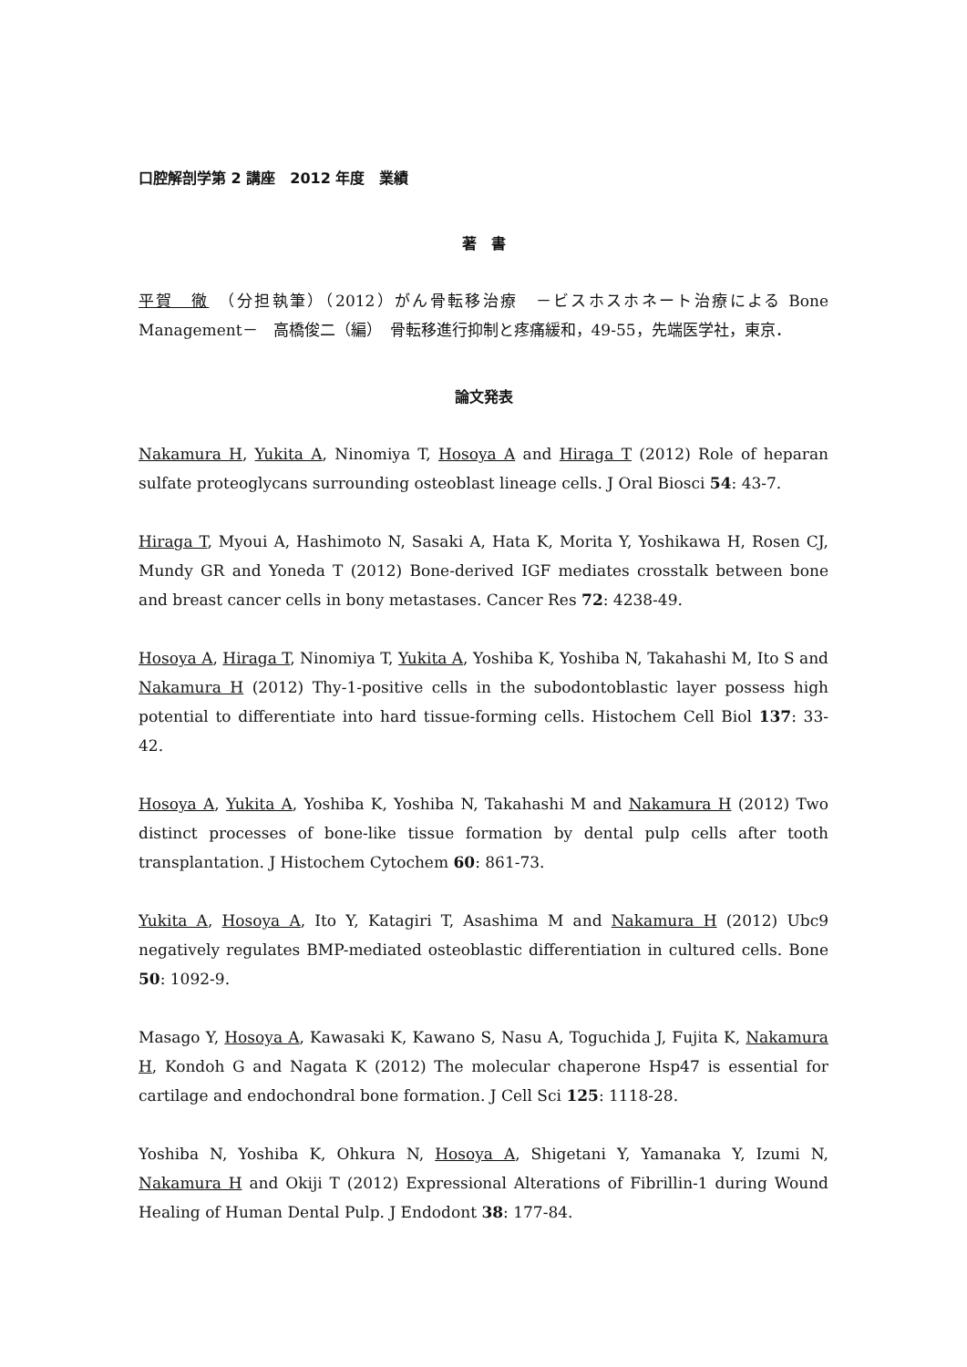口腔解剖学第 2 講座　2012 年度　業績
著　書
平賀　徹　（分担執筆）（2012）がん骨転移治療　－ビスホスホネート治療による Bone Management－　高橋俊二（編）　骨転移進行抑制と疼痛緩和，49-55，先端医学社，東京．
論文発表
Nakamura H, Yukita A, Ninomiya T, Hosoya A and Hiraga T (2012) Role of heparan sulfate proteoglycans surrounding osteoblast lineage cells. J Oral Biosci 54: 43-7.
Hiraga T, Myoui A, Hashimoto N, Sasaki A, Hata K, Morita Y, Yoshikawa H, Rosen CJ, Mundy GR and Yoneda T (2012) Bone-derived IGF mediates crosstalk between bone and breast cancer cells in bony metastases. Cancer Res 72: 4238-49.
Hosoya A, Hiraga T, Ninomiya T, Yukita A, Yoshiba K, Yoshiba N, Takahashi M, Ito S and Nakamura H (2012) Thy-1-positive cells in the subodontoblastic layer possess high potential to differentiate into hard tissue-forming cells. Histochem Cell Biol 137: 33-42.
Hosoya A, Yukita A, Yoshiba K, Yoshiba N, Takahashi M and Nakamura H (2012) Two distinct processes of bone-like tissue formation by dental pulp cells after tooth transplantation. J Histochem Cytochem 60: 861-73.
Yukita A, Hosoya A, Ito Y, Katagiri T, Asashima M and Nakamura H (2012) Ubc9 negatively regulates BMP-mediated osteoblastic differentiation in cultured cells. Bone 50: 1092-9.
Masago Y, Hosoya A, Kawasaki K, Kawano S, Nasu A, Toguchida J, Fujita K, Nakamura H, Kondoh G and Nagata K (2012) The molecular chaperone Hsp47 is essential for cartilage and endochondral bone formation. J Cell Sci 125: 1118-28.
Yoshiba N, Yoshiba K, Ohkura N, Hosoya A, Shigetani Y, Yamanaka Y, Izumi N, Nakamura H and Okiji T (2012) Expressional Alterations of Fibrillin-1 during Wound Healing of Human Dental Pulp. J Endodont 38: 177-84.